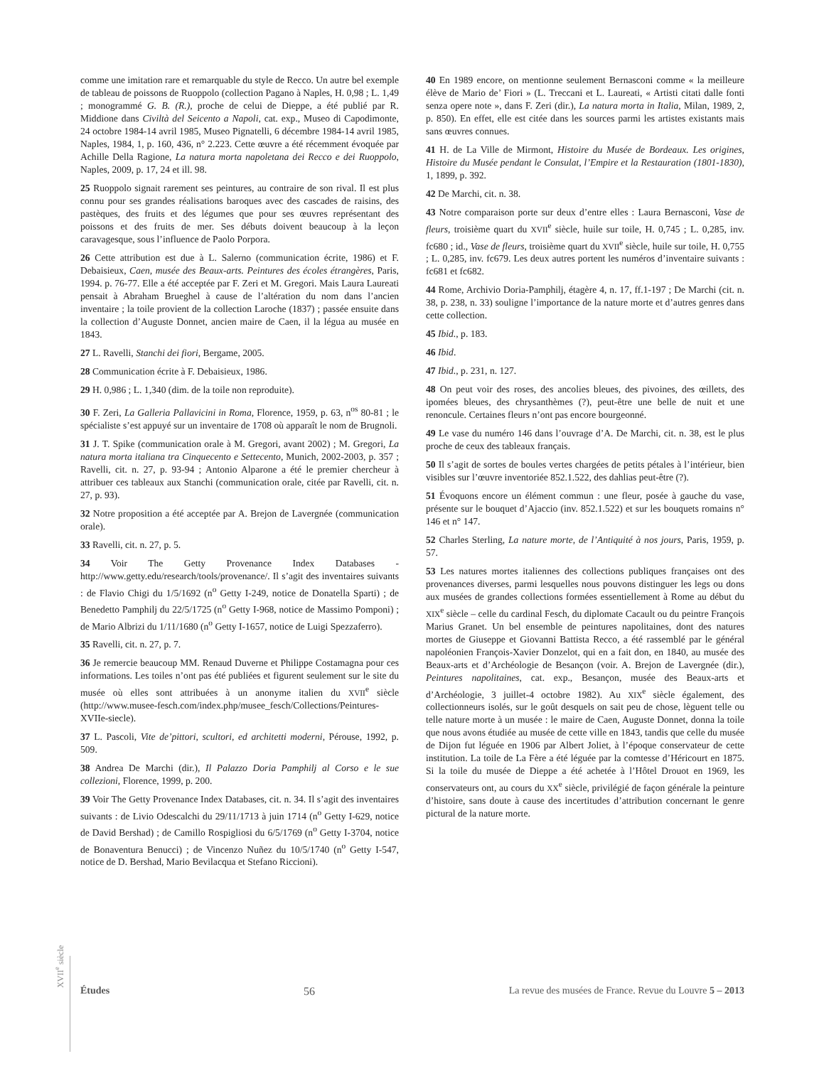comme une imitation rare et remarquable du style de Recco. Un autre bel exemple de tableau de poissons de Ruoppolo (collection Pagano à Naples, H. 0,98 ; L. 1,49 ; monogrammé G. B. (R.), proche de celui de Dieppe, a été publié par R. Middione dans Civiltà del Seicento a Napoli, cat. exp., Museo di Capodimonte, 24 octobre 1984-14 avril 1985, Museo Pignatelli, 6 décembre 1984-14 avril 1985, Naples, 1984, 1, p. 160, 436, n° 2.223. Cette œuvre a été récemment évoquée par Achille Della Ragione, La natura morta napoletana dei Recco e dei Ruoppolo, Naples, 2009, p. 17, 24 et ill. 98.
25 Ruoppolo signait rarement ses peintures, au contraire de son rival. Il est plus connu pour ses grandes réalisations baroques avec des cascades de raisins, des pastèques, des fruits et des légumes que pour ses œuvres représentant des poissons et des fruits de mer. Ses débuts doivent beaucoup à la leçon caravagesque, sous l’influence de Paolo Porpora.
26 Cette attribution est due à L. Salerno (communication écrite, 1986) et F. Debaisieux, Caen, musée des Beaux-arts. Peintures des écoles étrangères, Paris, 1994. p. 76-77. Elle a été acceptée par F. Zeri et M. Gregori. Mais Laura Laureati pensait à Abraham Brueghel à cause de l’altération du nom dans l’ancien inventaire ; la toile provient de la collection Laroche (1837) ; passée ensuite dans la collection d’Auguste Donnet, ancien maire de Caen, il la légua au musée en 1843.
27 L. Ravelli, Stanchi dei fiori, Bergame, 2005.
28 Communication écrite à F. Debaisieux, 1986.
29 H. 0,986 ; L. 1,340 (dim. de la toile non reproduite).
30 F. Zeri, La Galleria Pallavicini in Roma, Florence, 1959, p. 63, n<sup>os</sup> 80-81 ; le spécialiste s’est appuyé sur un inventaire de 1708 où apparaît le nom de Brugnoli.
31 J. T. Spike (communication orale à M. Gregori, avant 2002) ; M. Gregori, La natura morta italiana tra Cinquecento e Settecento, Munich, 2002-2003, p. 357 ; Ravelli, cit. n. 27, p. 93-94 ; Antonio Alparone a été le premier chercheur à attribuer ces tableaux aux Stanchi (communication orale, citée par Ravelli, cit. n. 27, p. 93).
32 Notre proposition a été acceptée par A. Brejon de Lavergnée (communication orale).
33 Ravelli, cit. n. 27, p. 5.
34 Voir The Getty Provenance Index Databases - http://www.getty.edu/research/tools/provenance/. Il s’agit des inventaires suivants : de Flavio Chigi du 1/5/1692 (n<sup>o</sup> Getty I-249, notice de Donatella Sparti) ; de Benedetto Pamphilj du 22/5/1725 (n<sup>o</sup> Getty I-968, notice de Massimo Pomponi) ; de Mario Albrizi du 1/11/1680 (n<sup>o</sup> Getty I-1657, notice de Luigi Spezzaferro).
35 Ravelli, cit. n. 27, p. 7.
36 Je remercie beaucoup MM. Renaud Duverne et Philippe Costamagna pour ces informations. Les toiles n’ont pas été publiées et figurent seulement sur le site du musée où elles sont attribuées à un anonyme italien du XVII<sup>e</sup> siècle (http://www.musee-fesch.com/index.php/musee_fesch/Collections/Peintures-XVIIe-siecle).
37 L. Pascoli, Vite de’pittori, scultori, ed architetti moderni, Pérouse, 1992, p. 509.
38 Andrea De Marchi (dir.), Il Palazzo Doria Pamphilj al Corso e le sue collezioni, Florence, 1999, p. 200.
39 Voir The Getty Provenance Index Databases, cit. n. 34. Il s’agit des inventaires suivants : de Livio Odescalchi du 29/11/1713 à juin 1714 (n<sup>o</sup> Getty I-629, notice de David Bershad) ; de Camillo Rospigliosi du 6/5/1769 (n<sup>o</sup> Getty I-3704, notice de Bonaventura Benucci) ; de Vincenzo Nuñez du 10/5/1740 (n<sup>o</sup> Getty I-547, notice de D. Bershad, Mario Bevilacqua et Stefano Riccioni).
40 En 1989 encore, on mentionne seulement Bernasconi comme « la meilleure élève de Mario de’ Fiori » (L. Treccani et L. Laureati, « Artisti citati dalle fonti senza opere note », dans F. Zeri (dir.), La natura morta in Italia, Milan, 1989, 2, p. 850). En effet, elle est citée dans les sources parmi les artistes existants mais sans œuvres connues.
41 H. de La Ville de Mirmont, Histoire du Musée de Bordeaux. Les origines, Histoire du Musée pendant le Consulat, l’Empire et la Restauration (1801-1830), 1, 1899, p. 392.
42 De Marchi, cit. n. 38.
43 Notre comparaison porte sur deux d’entre elles : Laura Bernasconi, Vase de fleurs, troisième quart du XVII<sup>e</sup> siècle, huile sur toile, H. 0,745 ; L. 0,285, inv. fc680 ; id., Vase de fleurs, troisième quart du XVII<sup>e</sup> siècle, huile sur toile, H. 0,755 ; L. 0,285, inv. fc679. Les deux autres portent les numéros d’inventaire suivants : fc681 et fc682.
44 Rome, Archivio Doria-Pamphilj, étagère 4, n. 17, ff.1-197 ; De Marchi (cit. n. 38, p. 238, n. 33) souligne l’importance de la nature morte et d’autres genres dans cette collection.
45 Ibid., p. 183.
46 Ibid.
47 Ibid., p. 231, n. 127.
48 On peut voir des roses, des ancolies bleues, des pivoines, des œillets, des ipomées bleues, des chrysanthèmes (?), peut-être une belle de nuit et une renoncule. Certaines fleurs n’ont pas encore bourgeonné.
49 Le vase du numéro 146 dans l’ouvrage d’A. De Marchi, cit. n. 38, est le plus proche de ceux des tableaux français.
50 Il s’agit de sortes de boules vertes chargées de petits pétales à l’intérieur, bien visibles sur l’œuvre inventoriée 852.1.522, des dahlias peut-être (?).
51 Évoquons encore un élément commun : une fleur, posée à gauche du vase, présente sur le bouquet d’Ajaccio (inv. 852.1.522) et sur les bouquets romains n° 146 et n° 147.
52 Charles Sterling, La nature morte, de l’Antiquité à nos jours, Paris, 1959, p. 57.
53 Les natures mortes italiennes des collections publiques françaises ont des provenances diverses, parmi lesquelles nous pouvons distinguer les legs ou dons aux musées de grandes collections formées essentiellement à Rome au début du XIX<sup>e</sup> siècle – celle du cardinal Fesch, du diplomate Cacault ou du peintre François Marius Granet. Un bel ensemble de peintures napolitaines, dont des natures mortes de Giuseppe et Giovanni Battista Recco, a été rassemblé par le général napoléonien François-Xavier Donzelot, qui en a fait don, en 1840, au musée des Beaux-arts et d’Archéologie de Besançon (voir. A. Brejon de Lavergnée (dir.), Peintures napolitaines, cat. exp., Besançon, musée des Beaux-arts et d’Archéologie, 3 juillet-4 octobre 1982). Au XIX<sup>e</sup> siècle également, des collectionneurs isolés, sur le goût desquels on sait peu de chose, lèguent telle ou telle nature morte à un musée : le maire de Caen, Auguste Donnet, donna la toile que nous avons étudiée au musée de cette ville en 1843, tandis que celle du musée de Dijon fut léguée en 1906 par Albert Joliet, à l’époque conservateur de cette institution. La toile de La Fère a été léguée par la comtesse d’Héricourt en 1875. Si la toile du musée de Dieppe a été achetée à l’Hôtel Drouot en 1969, les conservateurs ont, au cours du XX<sup>e</sup> siècle, privilégié de façon générale la peinture d’histoire, sans doute à cause des incertitudes d’attribution concernant le genre pictural de la nature morte.
XVII<sup>e</sup> siècle
Études 56 La revue des musées de France. Revue du Louvre 5 – 2013